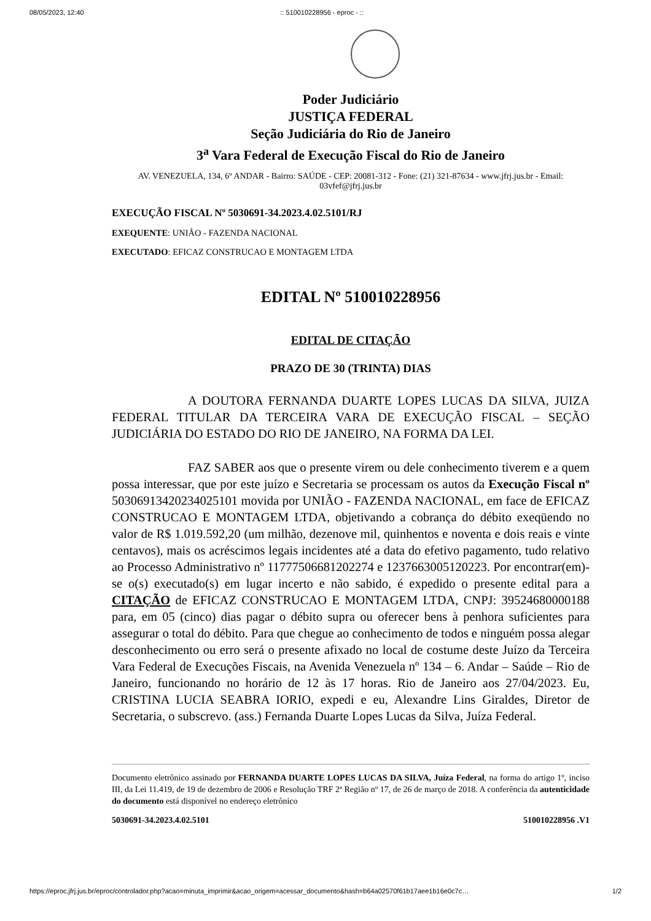08/05/2023, 12:40:: 510010228956 - eproc - ::
Poder Judiciário
JUSTIÇA FEDERAL
Seção Judiciária do Rio de Janeiro
3<sup>a</sup> Vara Federal de Execução Fiscal do Rio de Janeiro
AV. VENEZUELA, 134, 6º ANDAR - Bairro: SAÚDE - CEP: 20081-312 - Fone: (21) 321-87634 - www.jfrj.jus.br - Email: 03vfef@jfrj.jus.br
EXECUÇÃO FISCAL Nº 5030691-34.2023.4.02.5101/RJ
EXEQUENTE: UNIÃO - FAZENDA NACIONAL
EXECUTADO: EFICAZ CONSTRUCAO E MONTAGEM LTDA
EDITAL Nº 510010228956
EDITAL DE CITAÇÃO
PRAZO DE 30 (TRINTA) DIAS
A DOUTORA FERNANDA DUARTE LOPES LUCAS DA SILVA, JUIZA FEDERAL TITULAR DA TERCEIRA VARA DE EXECUÇÃO FISCAL – SEÇÃO JUDICIÁRIA DO ESTADO DO RIO DE JANEIRO, NA FORMA DA LEI.
FAZ SABER aos que o presente virem ou dele conhecimento tiverem e a quem possa interessar, que por este juízo e Secretaria se processam os autos da Execução Fiscal nº 50306913420234025101 movida por UNIÃO - FAZENDA NACIONAL, em face de EFICAZ CONSTRUCAO E MONTAGEM LTDA, objetivando a cobrança do débito exeqüendo no valor de R$ 1.019.592,20 (um milhão, dezenove mil, quinhentos e noventa e dois reais e vinte centavos), mais os acréscimos legais incidentes até a data do efetivo pagamento, tudo relativo ao Processo Administrativo nº 11777506681202274 e 1237663005120223. Por encontrar(em)-se o(s) executado(s) em lugar incerto e não sabido, é expedido o presente edital para a CITAÇÃO de EFICAZ CONSTRUCAO E MONTAGEM LTDA, CNPJ: 39524680000188 para, em 05 (cinco) dias pagar o débito supra ou oferecer bens à penhora suficientes para assegurar o total do débito. Para que chegue ao conhecimento de todos e ninguém possa alegar desconhecimento ou erro será o presente afixado no local de costume deste Juízo da Terceira Vara Federal de Execuções Fiscais, na Avenida Venezuela nº 134 – 6. Andar – Saúde – Rio de Janeiro, funcionando no horário de 12 às 17 horas. Rio de Janeiro aos 27/04/2023. Eu, CRISTINA LUCIA SEABRA IORIO, expedi e eu, Alexandre Lins Giraldes, Diretor de Secretaria, o subscrevo. (ass.) Fernanda Duarte Lopes Lucas da Silva, Juíza Federal.
Documento eletrônico assinado por FERNANDA DUARTE LOPES LUCAS DA SILVA, Juíza Federal, na forma do artigo 1º, inciso III, da Lei 11.419, de 19 de dezembro de 2006 e Resolução TRF 2ª Região nº 17, de 26 de março de 2018. A conferência da autenticidade do documento está disponível no endereço eletrônico
5030691-34.2023.4.02.5101 510010228956 .V1
https://eproc.jfrj.jus.br/eproc/controlador.php?acao=minuta_imprimir&acao_origem=acessar_documento&hash=b64a02570f61b17aee1b16e0c7c… 1/2